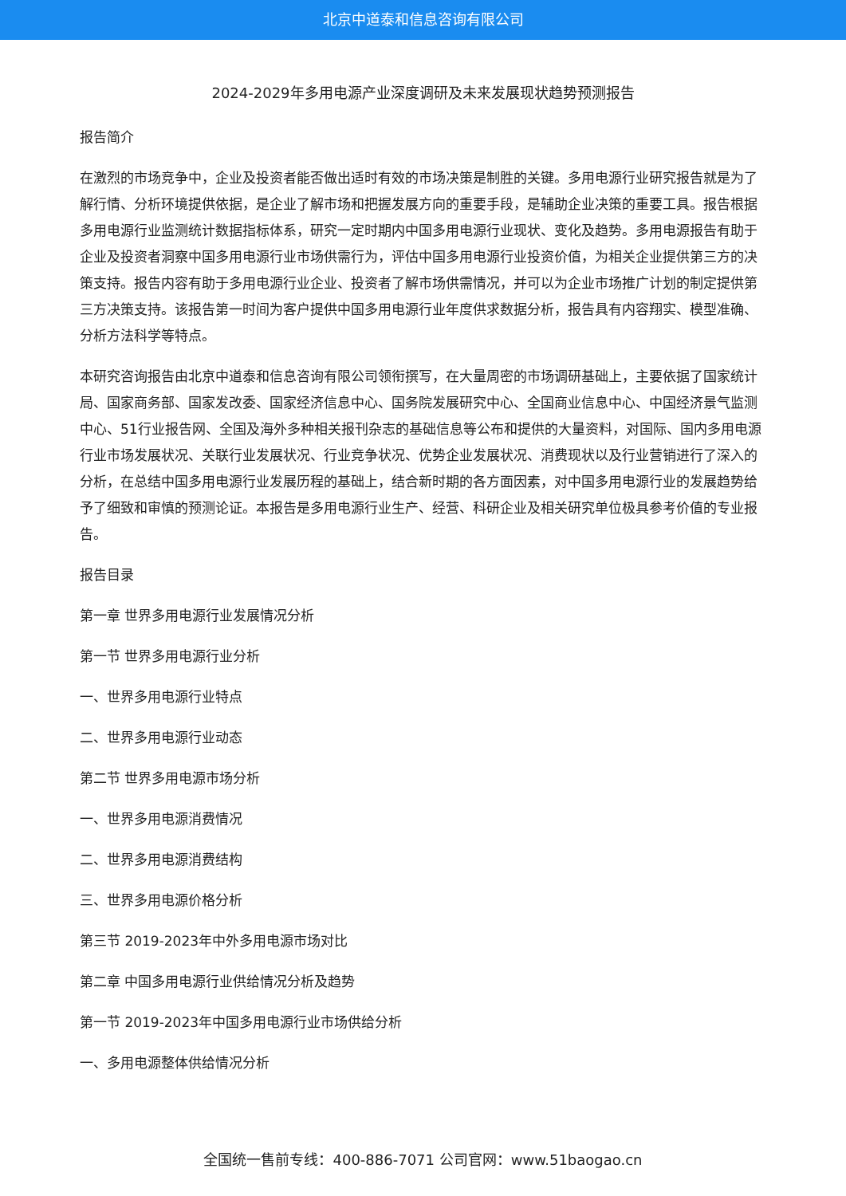北京中道泰和信息咨询有限公司
2024-2029年多用电源产业深度调研及未来发展现状趋势预测报告
报告简介
在激烈的市场竞争中，企业及投资者能否做出适时有效的市场决策是制胜的关键。多用电源行业研究报告就是为了解行情、分析环境提供依据，是企业了解市场和把握发展方向的重要手段，是辅助企业决策的重要工具。报告根据多用电源行业监测统计数据指标体系，研究一定时期内中国多用电源行业现状、变化及趋势。多用电源报告有助于企业及投资者洞察中国多用电源行业市场供需行为，评估中国多用电源行业投资价值，为相关企业提供第三方的决策支持。报告内容有助于多用电源行业企业、投资者了解市场供需情况，并可以为企业市场推广计划的制定提供第三方决策支持。该报告第一时间为客户提供中国多用电源行业年度供求数据分析，报告具有内容翔实、模型准确、分析方法科学等特点。
本研究咨询报告由北京中道泰和信息咨询有限公司领衔撰写，在大量周密的市场调研基础上，主要依据了国家统计局、国家商务部、国家发改委、国家经济信息中心、国务院发展研究中心、全国商业信息中心、中国经济景气监测中心、51行业报告网、全国及海外多种相关报刊杂志的基础信息等公布和提供的大量资料，对国际、国内多用电源行业市场发展状况、关联行业发展状况、行业竞争状况、优势企业发展状况、消费现状以及行业营销进行了深入的分析，在总结中国多用电源行业发展历程的基础上，结合新时期的各方面因素，对中国多用电源行业的发展趋势给予了细致和审慎的预测论证。本报告是多用电源行业生产、经营、科研企业及相关研究单位极具参考价值的专业报告。
报告目录
第一章 世界多用电源行业发展情况分析
第一节 世界多用电源行业分析
一、世界多用电源行业特点
二、世界多用电源行业动态
第二节 世界多用电源市场分析
一、世界多用电源消费情况
二、世界多用电源消费结构
三、世界多用电源价格分析
第三节 2019-2023年中外多用电源市场对比
第二章 中国多用电源行业供给情况分析及趋势
第一节 2019-2023年中国多用电源行业市场供给分析
一、多用电源整体供给情况分析
全国统一售前专线：400-886-7071 公司官网：www.51baogao.cn